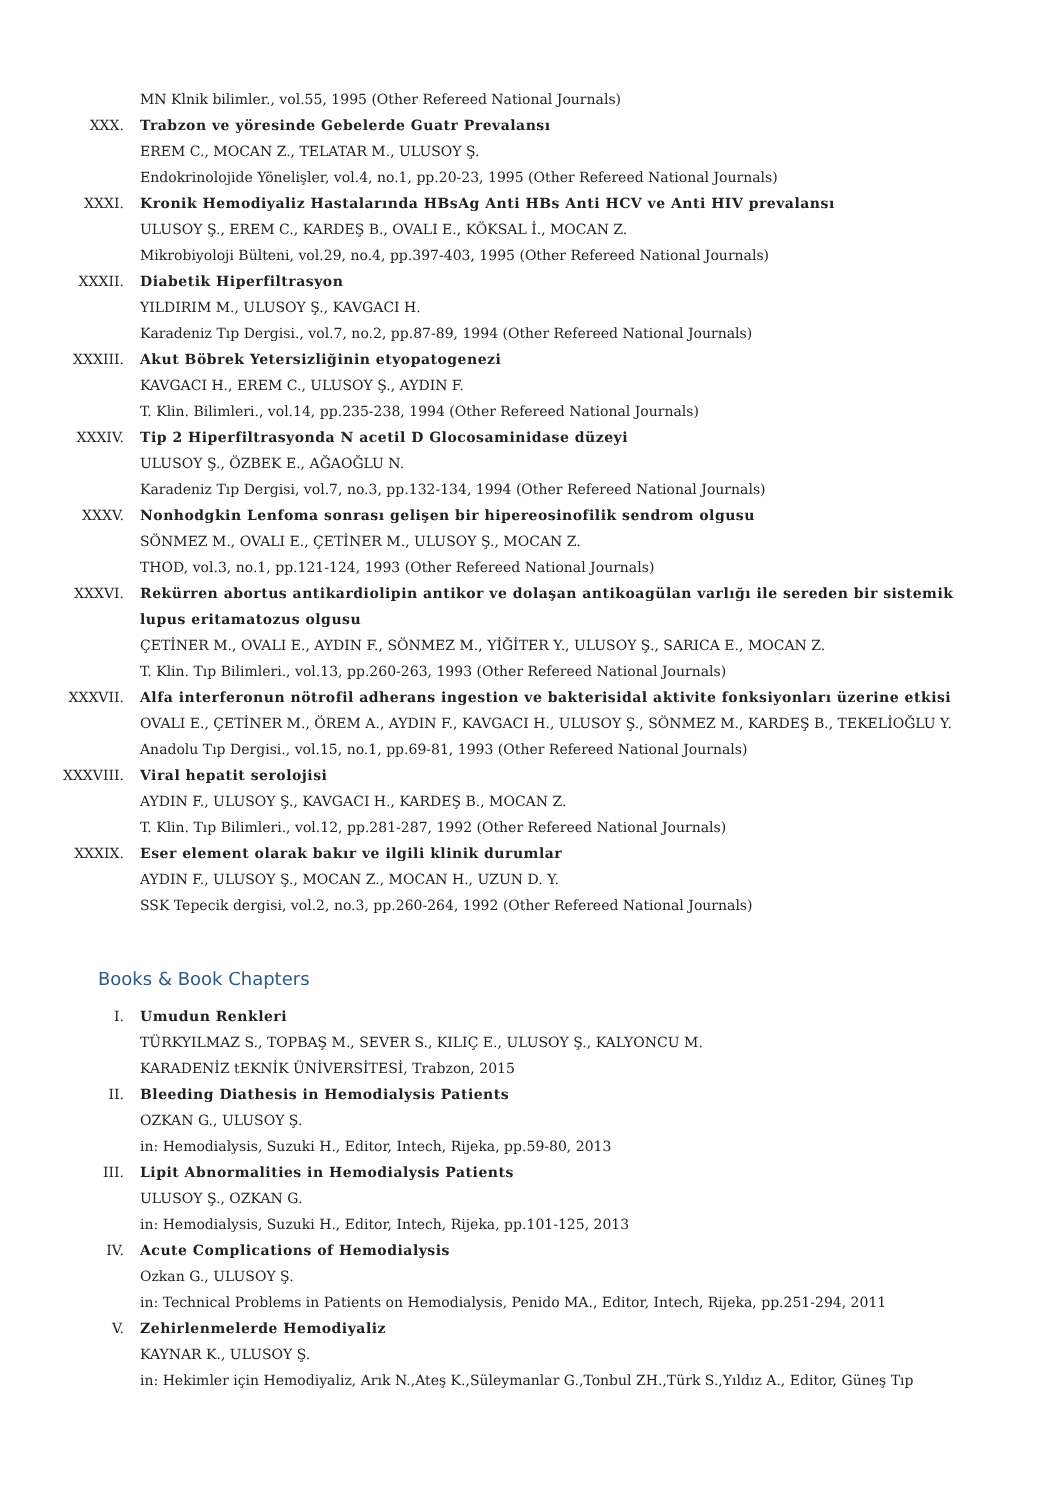MN Klnik bilimler., vol.55, 1995 (Other Refereed National Journals)
XXX. Trabzon ve yöresinde Gebelerde Guatr Prevalansı
EREM C., MOCAN Z., TELATAR M., ULUSOY Ş.
Endokrinolojide Yönelişler, vol.4, no.1, pp.20-23, 1995 (Other Refereed National Journals)
XXXI. Kronik Hemodiyaliz Hastalarında HBsAg Anti HBs Anti HCV ve Anti HIV prevalansı
ULUSOY Ş., EREM C., KARDEŞ B., OVALI E., KÖKSAL İ., MOCAN Z.
Mikrobiyoloji Bülteni, vol.29, no.4, pp.397-403, 1995 (Other Refereed National Journals)
XXXII. Diabetik Hiperfiltrasyon
YILDIRIM M., ULUSOY Ş., KAVGACI H.
Karadeniz Tıp Dergisi., vol.7, no.2, pp.87-89, 1994 (Other Refereed National Journals)
XXXIII. Akut Böbrek Yetersizliğinin etyopatogenezi
KAVGACI H., EREM C., ULUSOY Ş., AYDIN F.
T. Klin. Bilimleri., vol.14, pp.235-238, 1994 (Other Refereed National Journals)
XXXIV. Tip 2 Hiperfiltrasyonda N acetil D Glocosaminidase düzeyi
ULUSOY Ş., ÖZBEK E., AĞAOĞLU N.
Karadeniz Tıp Dergisi, vol.7, no.3, pp.132-134, 1994 (Other Refereed National Journals)
XXXV. Nonhodgkin Lenfoma sonrası gelişen bir hipereosinofilik sendrom olgusu
SÖNMEZ M., OVALI E., ÇETİNER M., ULUSOY Ş., MOCAN Z.
THOD, vol.3, no.1, pp.121-124, 1993 (Other Refereed National Journals)
XXXVI. Rekürren abortus antikardiolipin antikor ve dolaşan antikoagülan varlığı ile sereden bir sistemik lupus eritamatozus olgusu
ÇETİNER M., OVALI E., AYDIN F., SÖNMEZ M., YİĞİTER Y., ULUSOY Ş., SARICA E., MOCAN Z.
T. Klin. Tıp Bilimleri., vol.13, pp.260-263, 1993 (Other Refereed National Journals)
XXXVII. Alfa interferonun nötrofil adherans ingestion ve bakterisidal aktivite fonksiyonları üzerine etkisi
OVALI E., ÇETİNER M., ÖREM A., AYDIN F., KAVGACI H., ULUSOY Ş., SÖNMEZ M., KARDEŞ B., TEKELİOĞLU Y.
Anadolu Tıp Dergisi., vol.15, no.1, pp.69-81, 1993 (Other Refereed National Journals)
XXXVIII. Viral hepatit serolojisi
AYDIN F., ULUSOY Ş., KAVGACI H., KARDEŞ B., MOCAN Z.
T. Klin. Tıp Bilimleri., vol.12, pp.281-287, 1992 (Other Refereed National Journals)
XXXIX. Eser element olarak bakır ve ilgili klinik durumlar
AYDIN F., ULUSOY Ş., MOCAN Z., MOCAN H., UZUN D. Y.
SSK Tepecik dergisi, vol.2, no.3, pp.260-264, 1992 (Other Refereed National Journals)
Books & Book Chapters
I. Umudun Renkleri
TÜRKYILMAZ S., TOPBAŞ M., SEVER S., KILIÇ E., ULUSOY Ş., KALYONCU M.
KARADENİZ tEKNİK ÜNİVERSİTESİ, Trabzon, 2015
II. Bleeding Diathesis in Hemodialysis Patients
OZKAN G., ULUSOY Ş.
in: Hemodialysis, Suzuki H., Editor, Intech, Rijeka, pp.59-80, 2013
III. Lipit Abnormalities in Hemodialysis Patients
ULUSOY Ş., OZKAN G.
in: Hemodialysis, Suzuki H., Editor, Intech, Rijeka, pp.101-125, 2013
IV. Acute Complications of Hemodialysis
Ozkan G., ULUSOY Ş.
in: Technical Problems in Patients on Hemodialysis, Penido MA., Editor, Intech, Rijeka, pp.251-294, 2011
V. Zehirlenmelerde Hemodiyaliz
KAYNAR K., ULUSOY Ş.
in: Hekimler için Hemodiyaliz, Arık N.,Ateş K.,Süleymanlar G.,Tonbul ZH.,Türk S.,Yıldız A., Editor, Güneş Tıp